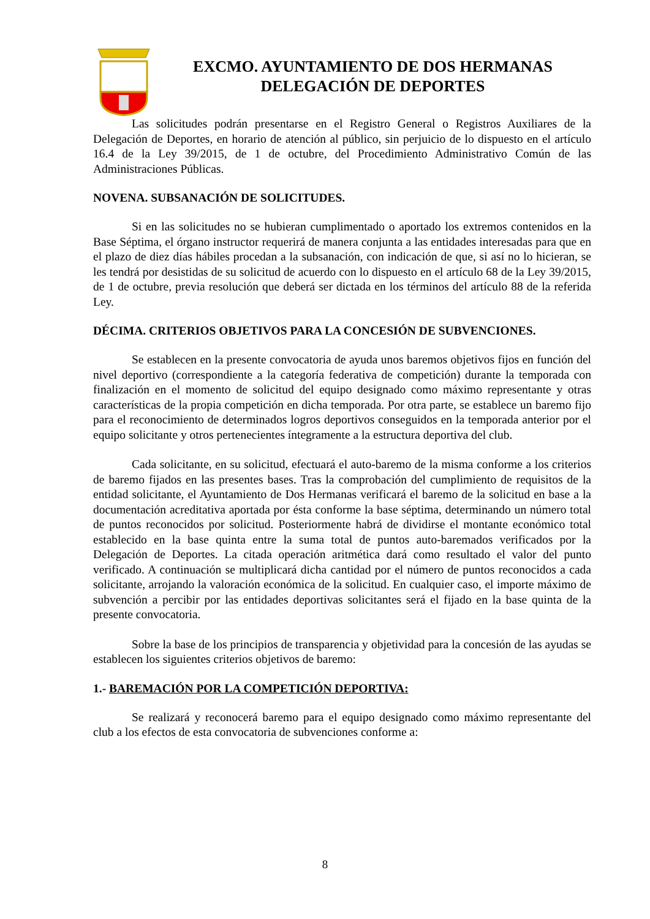EXCMO. AYUNTAMIENTO DE DOS HERMANAS
DELEGACIÓN DE DEPORTES
Las solicitudes podrán presentarse en el Registro General o Registros Auxiliares de la Delegación de Deportes, en horario de atención al público, sin perjuicio de lo dispuesto en el artículo 16.4 de la Ley 39/2015, de 1 de octubre, del Procedimiento Administrativo Común de las Administraciones Públicas.
NOVENA. SUBSANACIÓN DE SOLICITUDES.
Si en las solicitudes no se hubieran cumplimentado o aportado los extremos contenidos en la Base Séptima, el órgano instructor requerirá de manera conjunta a las entidades interesadas para que en el plazo de diez días hábiles procedan a la subsanación, con indicación de que, si así no lo hicieran, se les tendrá por desistidas de su solicitud de acuerdo con lo dispuesto en el artículo 68 de la Ley 39/2015, de 1 de octubre, previa resolución que deberá ser dictada en los términos del artículo 88 de la referida Ley.
DÉCIMA. CRITERIOS OBJETIVOS PARA LA CONCESIÓN DE SUBVENCIONES.
Se establecen en la presente convocatoria de ayuda unos baremos objetivos fijos en función del nivel deportivo (correspondiente a la categoría federativa de competición) durante la temporada con finalización en el momento de solicitud del equipo designado como máximo representante y otras características de la propia competición en dicha temporada. Por otra parte, se establece un baremo fijo para el reconocimiento de determinados logros deportivos conseguidos en la temporada anterior por el equipo solicitante y otros pertenecientes íntegramente a la estructura deportiva del club.
Cada solicitante, en su solicitud, efectuará el auto-baremo de la misma conforme a los criterios de baremo fijados en las presentes bases. Tras la comprobación del cumplimiento de requisitos de la entidad solicitante, el Ayuntamiento de Dos Hermanas verificará el baremo de la solicitud en base a la documentación acreditativa aportada por ésta conforme la base séptima, determinando un número total de puntos reconocidos por solicitud. Posteriormente habrá de dividirse el montante económico total establecido en la base quinta entre la suma total de puntos auto-baremados verificados por la Delegación de Deportes. La citada operación aritmética dará como resultado el valor del punto verificado. A continuación se multiplicará dicha cantidad por el número de puntos reconocidos a cada solicitante, arrojando la valoración económica de la solicitud. En cualquier caso, el importe máximo de subvención a percibir por las entidades deportivas solicitantes será el fijado en la base quinta de la presente convocatoria.
Sobre la base de los principios de transparencia y objetividad para la concesión de las ayudas se establecen los siguientes criterios objetivos de baremo:
1.- BAREMACIÓN POR LA COMPETICIÓN DEPORTIVA:
Se realizará y reconocerá baremo para el equipo designado como máximo representante del club a los efectos de esta convocatoria de subvenciones conforme a:
8